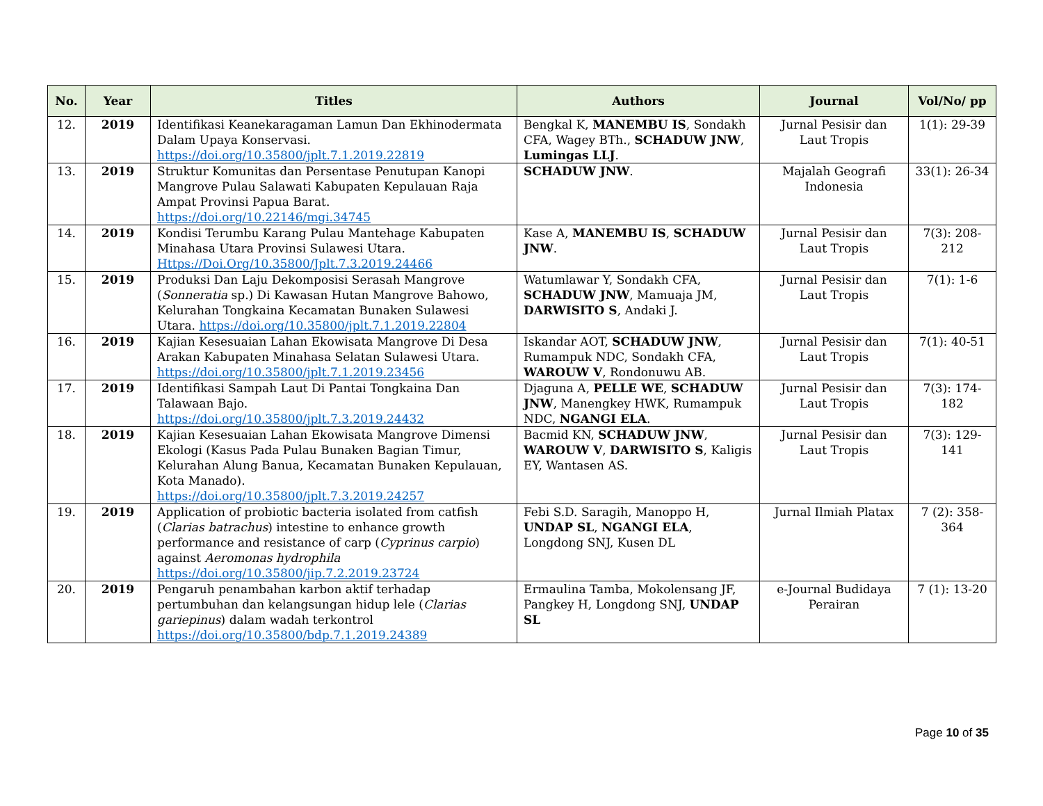| No. | Year | Titles | Authors | Journal | Vol/No/ pp |
| --- | --- | --- | --- | --- | --- |
| 12. | 2019 | Identifikasi Keanekaragaman Lamun Dan Ekhinodermata Dalam Upaya Konservasi. https://doi.org/10.35800/jplt.7.1.2019.22819 | Bengkal K, MANEMBU IS , Sondakh CFA, Wagey BTh., SCHADUW JNW , Lumingas LLJ . | Jurnal Pesisir dan Laut Tropis | 1(1): 29-39 |
| 13. | 2019 | Struktur Komunitas dan Persentase Penutupan Kanopi Mangrove Pulau Salawati Kabupaten Kepulauan Raja Ampat Provinsi Papua Barat. https://doi.org/10.22146/mgi.34745 | SCHADUW JNW . | Majalah Geografi Indonesia | 33(1): 26-34 |
| 14. | 2019 | Kondisi Terumbu Karang Pulau Mantehage Kabupaten Minahasa Utara Provinsi Sulawesi Utara. Https://Doi.Org/10.35800/Jplt.7.3.2019.24466 | Kase A, MANEMBU IS , SCHADUW JNW . | Jurnal Pesisir dan Laut Tropis | 7(3): 208-212 |
| 15. | 2019 | Produksi Dan Laju Dekomposisi Serasah Mangrove ( Sonneratia sp.) Di Kawasan Hutan Mangrove Bahowo, Kelurahan Tongkaina Kecamatan Bunaken Sulawesi Utara. https://doi.org/10.35800/jplt.7.1.2019.22804 | Watumlawar Y, Sondakh CFA, SCHADUW JNW , Mamuaja JM, DARWISITO S , Andaki J. | Jurnal Pesisir dan Laut Tropis | 7(1): 1-6 |
| 16. | 2019 | Kajian Kesesuaian Lahan Ekowisata Mangrove Di Desa Arakan Kabupaten Minahasa Selatan Sulawesi Utara. https://doi.org/10.35800/jplt.7.1.2019.23456 | Iskandar AOT, SCHADUW JNW , Rumampuk NDC, Sondakh CFA, WAROUW V , Rondonuwu AB. | Jurnal Pesisir dan Laut Tropis | 7(1): 40-51 |
| 17. | 2019 | Identifikasi Sampah Laut Di Pantai Tongkaina Dan Talawaan Bajo. https://doi.org/10.35800/jplt.7.3.2019.24432 | Djaguna A, PELLE WE , SCHADUW JNW , Manengkey HWK, Rumampuk NDC, NGANGI ELA . | Jurnal Pesisir dan Laut Tropis | 7(3): 174-182 |
| 18. | 2019 | Kajian Kesesuaian Lahan Ekowisata Mangrove Dimensi Ekologi (Kasus Pada Pulau Bunaken Bagian Timur, Kelurahan Alung Banua, Kecamatan Bunaken Kepulauan, Kota Manado). https://doi.org/10.35800/jplt.7.3.2019.24257 | Bacmid KN, SCHADUW JNW , WAROUW V , DARWISITO S , Kaligis EY, Wantasen AS. | Jurnal Pesisir dan Laut Tropis | 7(3): 129-141 |
| 19. | 2019 | Application of probiotic bacteria isolated from catfish ( Clarias batrachus ) intestine to enhance growth performance and resistance of carp ( Cyprinus carpio ) against Aeromonas hydrophila https://doi.org/10.35800/jip.7.2.2019.23724 | Febi S.D. Saragih, Manoppo H, UNDAP SL , NGANGI ELA , Longdong SNJ, Kusen DL | Jurnal Ilmiah Platax | 7 (2): 358-364 |
| 20. | 2019 | Pengaruh penambahan karbon aktif terhadap pertumbuhan dan kelangsungan hidup lele ( Clarias gariepinus ) dalam wadah terkontrol https://doi.org/10.35800/bdp.7.1.2019.24389 | Ermaulina Tamba, Mokolensang JF, Pangkey H, Longdong SNJ, UNDAP SL | e-Journal Budidaya Perairan | 7 (1): 13-20 |
Page 10 of 35